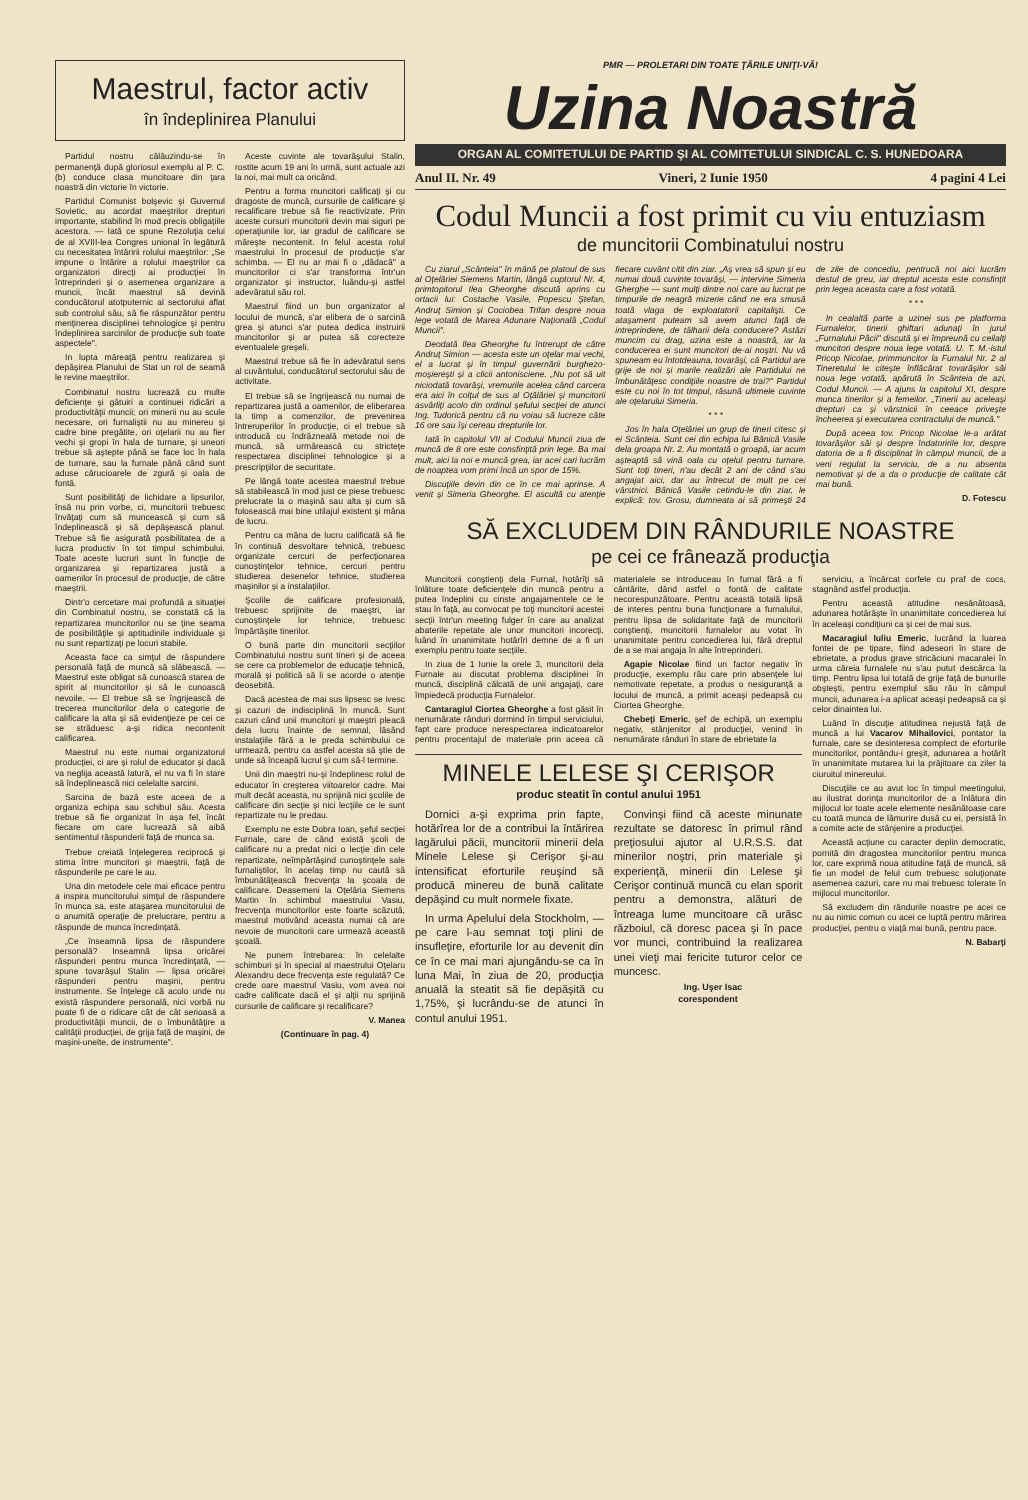Maestrul, factor activ
în îndeplinirea Planului
Partidul nostru călăuzindu-se în permanenţă după gloriosul exemplu al P. C. (b) conduce clasa muncitoare din ţara noastră din victorie în victorie.
Partidul Comunist bolşevic şi Guvernul Sovietic, au acordat maeştrilor drepturi importante, stabilind în mod precis obligaţiile acestora. — Iată ce spune Rezoluţia celui de al XVIII-lea Congres unional în legătură cu necesitatea întăririi rolului maeştrilor: „Se impune o întărire a rolului maeştrilor ca organizatori direcţi ai producţiei în întreprinderi şi o asemenea organizare a muncii, încât maestrul să devină conducătorul atotputernic al sectorului aflat sub controlul său, să fie răspunzător pentru menţinerea disciplinei tehnologice şi pentru îndeplinirea sarcinilor de producţie sub toate aspectele".
In lupta măreaţă pentru realizarea şi depăşirea Planului de Stat un rol de seamă le revine maeştrilor.
Combinatul nostru lucrează cu multe deficienţe şi gâtuiri a continuei ridicări a productivităţii muncii; ori minerii nu au scule necesare, ori furnaliştii nu au minereu şi cadre bine pregătite, ori oţelarii nu au fier vechi şi gropi în hala de turnare, şi uneori trebue să aştepte până se face loc în hala de turnare, sau la furnale până când sunt aduse cărucioarele de zgură şi oala de fontă.
Sunt posibilităţi de lichidare a lipsurilor, însă nu prin vorbe, ci, muncitorii trebuesc învăţaţi cum să muncească şi cum să îndeplinească şi să depăşească planul. Trebue să fie asigurată posibilitatea de a lucra productiv în tot timpul schimbului. Toate aceste lucruri sunt în funcţie de organizarea şi repartizarea justă a oamenilor în procesul de producţie, de către maeştrii.
Dintr'o cercetare mai profundă a situaţiei din Combinatul nostru, se constată că la repartizarea muncitorilor nu se ţine seama de posibilităţile şi aptitudinile individuale şi nu sunt repartizaţi pe locuri stabile.
Aceasta face ca simţul de răspundere personală faţă de muncă să slăbească. — Maestrul este obligat să cunoască starea de spirit al muncitorilor şi să le cunoască nevoile. — El trebue să se îngrijească de trecerea muncitorilor dela o categorie de calificare la alta şi să evidenţieze pe cei ce se străduesc a-şi ridica necontenit calificarea.
Maestrul nu este numai organizatorul producţiei, ci are şi rolul de educator şi dacă va neglija această latură, el nu va fi în stare să îndeplinească nici celelalte sarcini.
Sarcina de bază este aceea de a organiza echipa sau schibul său. Acesta trebue să fie organizat în aşa fel, încât fiecare om care lucrează să aibă sentimentul răspunderii faţă de munca sa.
Trebue creiată înţelegerea reciprocă şi stima între muncitori şi maeştrii, faţă de răspunderile pe care le au.
Una din metodele cele mai eficace pentru a inspira muncitorului simţul de răspundere în munca sa, este ataşarea muncitorului de o anumită operaţie de prelucrare, pentru a răspunde de munca încredinţată.
„Ce înseamnă lipsa de răspundere personală? Inseamnă lipsa oricărei răspunderi pentru munca încredinţată, — spune tovarăşul Stalin — lipsa oricărei răspunderi pentru maşini, pentru instrumente. Se înţelege că acolo unde nu există răspundere personală, nici vorbă nu poate fi de o ridicare cât de cât serioasă a productivităţii muncii, de o îmbunătăţire a calităţii producţiei, de grija faţă de maşini, de maşini-unelte, de instrumente".
Aceste cuvinte ale tovarăşului Stalin, rostite acum 19 ani în urmă, sunt actuale azi la noi, mai mult ca oricând.
Pentru a forma muncitori calificaţi şi cu dragoste de muncă, cursurile de calificare şi recalificare trebue să fie reactivizate. Prin aceste cursuri muncitorii devin mai siguri pe operaţiunile lor, iar gradul de calificare se măreşte necontenit. In felul acesta rolul maestrului în procesul de producţie s'ar schimba. — El nu ar mai fi o „dădacă" a muncitorilor ci s'ar transforma într'un organizator şi instructor, luându-şi astfel adevăratul său rol.
Maestrul fiind un bun organizator al locului de muncă, s'ar elibera de o sarcină grea şi atunci s'ar putea dedica instruirii muncitorilor şi ar putea să corecteze eventualele greşeli.
Maestrul trebue să fie în adevăratul sens al cuvântului, conducătorul sectorului său de activitate.
El trebue să se îngrijească nu numai de repartizarea justă a oamenilor, de eliberarea la timp a comenzilor, de prevenirea întreruperilor în producţie, ci el trebue să introducă cu îndrăzneală metode noi de muncă, să urmărească cu stricteţe respectarea disciplinei tehnologice şi a prescripţiilor de securitate.
Pe lângă toate acestea maestrul trebue să stabilească în mod just ce piese trebuesc prelucrate la o maşină sau alta şi cum să folosească mai bine utilajul existent şi mâna de lucru.
Pentru ca mâna de lucru calificată să fie în continuă desvoltare tehnică, trebuesc organizate cercuri de perfecţionarea cunoştinţelor tehnice, cercuri pentru studierea desenelor tehnice, studierea maşinilor şi a instalaţiilor.
Şcolile de calificare profesională, trebuesc sprijinite de maeştri, iar cunoştinţele lor tehnice, trebuesc împărtăşite tinerilor.
O bună parte din muncitorii secţiilor Combinatului nostru sunt tineri şi de aceea se cere ca problemelor de educaţie tehnică, morală şi politică să li se acorde o atenţie deosebită.
Dacă acestea de mai sus lipsesc se ivesc şi cazuri de indisciplină în muncă. Sunt cazuri când unii muncitori şi maeştri pleacă dela lucru înainte de semnal, lăsând instalaţiile fără a le preda schimbului ce urmează, pentru ca astfel acesta să ştie de unde să înceapă lucrul şi cum să-l termine.
Unii din maeştri nu-şi îndeplinesc rolul de educator în creşterea viitoarelor cadre. Mai mult decât aceasta, nu sprijină nici şcolile de calificare din secţie şi nici lecţiile ce le sunt repartizate nu le predau.
Exemplu ne este Dobra Ioan, şeful secţiei Furnale, care de când există şcoli de calificare nu a predat nici o lecţie din cele repartizate, neîmpărtăşind cunoştinţele sale furnaliştilor, în acelaş timp nu caută să îmbunătăţească frecvenţa la şcoala de calificare. Deasemeni la Oţelăria Siemens Martin în schimbul maestrului Vasiu, frecvenţa muncitorilor este foarte scăzută, maestrul motivând aceasta numai că are nevoie de muncitorii care urmează această şcoală.
Ne punem întrebarea: în celelalte schimburi şi în special al maestrului Oţelaru Alexandru dece frecvenţa este regulată? Ce crede oare maestrul Vasiu, vom avea noi cadre calificate dacă el şi alţii nu sprijină cursurile de calificare şi recalificare?
V. Manea
(Continuare în pag. 4)
PMR — PROLETARI DIN TOATE ŢĂRILE UNIŢI-VĂ!
Uzina Noastră
ORGAN AL COMITETULUI DE PARTID ŞI AL COMITETULUI SINDICAL C. S. HUNEDOARA
Anul II. Nr. 49 Vineri, 2 Iunie 1950 4 pagini 4 Lei
Codul Muncii a fost primit cu viu entuziasm
de muncitorii Combinatului nostru
Cu ziarul „Scânteia" în mână pe platoul de sus al Oţelăriei Siemens Martin, lângă cuptorul Nr. 4, primtopitorul Ilea Gheorghe discută aprins cu ortacii lui: Costache Vasile, Popescu Ştefan, Andruţ Simion şi Cociobea Trifan despre noua lege votată de Marea Adunare Naţională „Codul Muncii".
Deodată Ilea Gheorghe fu întrerupt de către Andruţ Simion — acesta este un oţelar mai vechi, el a lucrat şi în timpul guvernării burghezo-moşiereşti şi a clicii antonisciene. „Nu pot să uit niciodată tovarăşi, vremurile acelea când carcera era aici în colţul de sus al Oţălăriei şi muncitorii asvârliţi acolo din ordinul şefului secţiei de atunci Ing. Tudorică pentru că nu voiau să lucreze câte 16 ore sau îşi cereau drepturile lor.
Iată în capitolul VII al Codului Muncii ziua de muncă de 8 ore este consfinţită prin lege. Ba mai mult, aici la noi e muncă grea, iar acei cari lucrăm de noaptea vom primi încă un spor de 15%.
Discuţiile devin din ce în ce mai aprinse. A venit şi Simeria Gheorghe. El ascultă cu atenţie fiecare cuvânt citit din ziar. „Aş vrea să spun şi eu numai două cuvinte tovarăşi, — intervine Simeria Gherghe — sunt mulţi dintre noi care au lucrat pe timpurile de neagră mizerie când ne era smusă toată vlaga de exploatatorii capitalişti. Ce ataşament puteam să avem atunci faţă de intreprindere, de tâlharii dela conducere? Astăzi muncim cu drag, uzina este a noastră, iar la conducerea ei sunt muncitori de-ai noştri. Nu vă spuneam eu întotdeauna, tovarăşi, că Partidul are grije de noi şi marile realizări ale Partidului ne îmbunătăţesc condiţiile noastre de trai?" Partidul este cu noi în tot timpul, răsună ultimele cuvinte ale oţelarului Simeria.
* * *
Jos în hala Oţelăriei un grup de tineri citesc şi ei Scânteia. Sunt cei din echipa lui Bănică Vasile dela groapa Nr. 2. Au montată o groapă, iar acum aşteaptă să vină oala cu oţelul pentru turnare. Sunt toţi tineri, n'au decât 2 ani de când s'au angajat aici, dar au întrecut de mult pe cei vârstnici. Bănică Vasile cetindu-le din ziar, le explică: tov. Grosu, dumneata ai să primeşti 24 de zile de concediu, pentrucă noi aici lucrăm destul de greu, iar dreptul acesta este consfinţit prin legea aceasta care a fost votată.
* * *
In cealaltă parte a uzinei sus pe platforma Furnalelor, tinerii ghiftari adunaţi în jurul „Furnalului Păcii" discută şi ei împreună cu ceilalţi muncitori despre noua lege votată. U. T. M.-istul Pricop Nicolae, primmuncitor la Furnalul Nr. 2 al Tineretului le citeşte înflăcărat tovarăşilor săi noua lege votată, apărută în Scânteia de azi, Codul Muncii. — A ajuns la capitolul XI, despre munca tinerilor şi a femeilor. „Tinerii au aceleaşi drepturi ca şi vârstnicii în ceeace priveşte încheerea şi executarea contractului de muncă."
După aceea tov. Pricop Nicolae le-a arătat tovarăşilor săi şi despre îndatoririle lor, despre datoria de a fi disciplinat în câmpul muncii, de a veni regulat la serviciu, de a nu absenta nemotivat şi de a da o producţie de calitate cât mai bună.
D. Fotescu
SĂ EXCLUDEM DIN RÂNDURILE NOASTRE
pe cei ce frânează producţia
Muncitorii conştienţi dela Furnal, hotărîţi să înlăture toate deficienţele din muncă pentru a putea îndeplini cu cinste angajamentele ce le stau în faţă, au convocat pe toţi muncitorii acestei secţii într'un meeting fulger în care au analizat abaterile repetate ale unor muncitori incorecţi, luând în unanimitate hotărîri demne de a fi un exemplu pentru toate secţiile.
In ziua de 1 Iunie la orele 3, muncitorii dela Furnale au discutat problema disciplinei în muncă, disciplină călcată de unii angajaţi, care împiedecă producţia Furnalelor.
Cantaragiul Ciortea Gheorghe a fost găsit în nenumărate rânduri dormind în timpul serviciului, fapt care produce nerespectarea indicatoarelor pentru procentajul de materiale prin aceea că materialele se introduceau în furnal fără a fi cântărite, dând astfel o fontă de calitate necorespunzătoare. Pentru această totală lipsă de interes pentru buna funcţionare a furnalului, pentru lipsa de solidaritate faţă de muncitorii conştienţi, muncitorii furnalelor au votat în unanimitate pentru concedierea lui, fără dreptul de a se mai angaja în alte întreprinderi.
Agapie Nicolae fiind un factor negativ în producţie, exemplu rău care prin absenţele lui nemotivate repetate, a produs o nesiguranţă a locului de muncă, a primit aceaşi pedeapsă cu Ciortea Gheorghe.
Chebeţi Emeric, şef de echipă, un exemplu negativ, stânjenitor al producţiei, venind în nenumărate rânduri în stare de ebrietate la
MINELE LELESE ŞI CERIŞOR
produc steatit în contul anului 1951
Dornici a-şi exprima prin fapte, hotărîrea lor de a contribui la întărirea lagărului păcii, muncitorii minerii dela Minele Lelese şi Cerişor şi-au intensificat eforturile reuşind să producă minereu de bună calitate depăşind cu mult normele fixate.
In urma Apelului dela Stockholm, — pe care l-au semnat toţi plini de insufleţire, eforturile lor au devenit din ce în ce mai mari ajungându-se ca în luna Mai, în ziua de 20, producţia anuală la steatit să fie depăşită cu 1,75%, şi lucrându-se de atunci în contul anului 1951.
Convinşi fiind că aceste minunate rezultate se datoresc în primul rând preţiosului ajutor al U.R.S.S. dat minerilor noştri, prin materiale şi experienţă, minerii din Lelese şi Cerişor continuă muncă cu elan sporit pentru a demonstra, alături de întreaga lume muncitoare că urăsc războiul, că doresc pacea şi în pace vor munci, contribuind la realizarea unei vieţi mai fericite tuturor celor ce muncesc.
Ing. Uşer Isac
corespondent
serviciu, a încărcat corfele cu praf de cocs, stagnând astfel producţia.
Pentru această atitudine nesănătoasă, adunarea hotărăşte în unanimitate concedierea lui în aceleaşi condiţiuni ca şi cei de mai sus.
Macaragiul Iuliu Emeric, lucrând la luarea fontei de pe tipare, fiind adeseori în stare de ebrietate, a produs grave stricăciuni macaralei în urma căreia furnalele nu s'au putut descărca la timp. Pentru lipsa lui totală de grije faţă de bunurile obşteşti, pentru exemplul său rău în câmpul muncii, adunarea i-a aplicat aceaşi pedeapsă ca şi celor dinaintea lui.
Luând în discuţie atitudinea nejustă faţă de muncă a lui Vacarov Mihailovici, pontator la furnale, care se desinteresa complect de eforturile muncitorilor, pontându-i greşit, adunarea a hotărît în unanimitate mutarea lui la prăjitoare ca ziler la ciuruitul minereului.
Discuţiile ce au avut loc în timpul meetingului, au ilustrat dorinţa muncitorilor de a înlătura din mijlocul lor toate acele elemente nesănătoase care cu toată munca de lămurire dusă cu ei, persistă în a comite acte de stânjenire a producţiei.
Această acţiune cu caracter deplin democratic, pornită din dragostea muncitorilor pentru munca lor, care exprimă noua atitudine faţă de muncă, să fie un model de felul cum trebuesc soluţionate asemenea cazuri, care nu mai trebuesc tolerate în mijlocul muncitorilor.
Să excludem din rândurile noastre pe acei ce nu au nimic comun cu acei ce luptă pentru mărirea producţiei, pentru o viaţă mai bună, pentru pace.
N. Babarţi